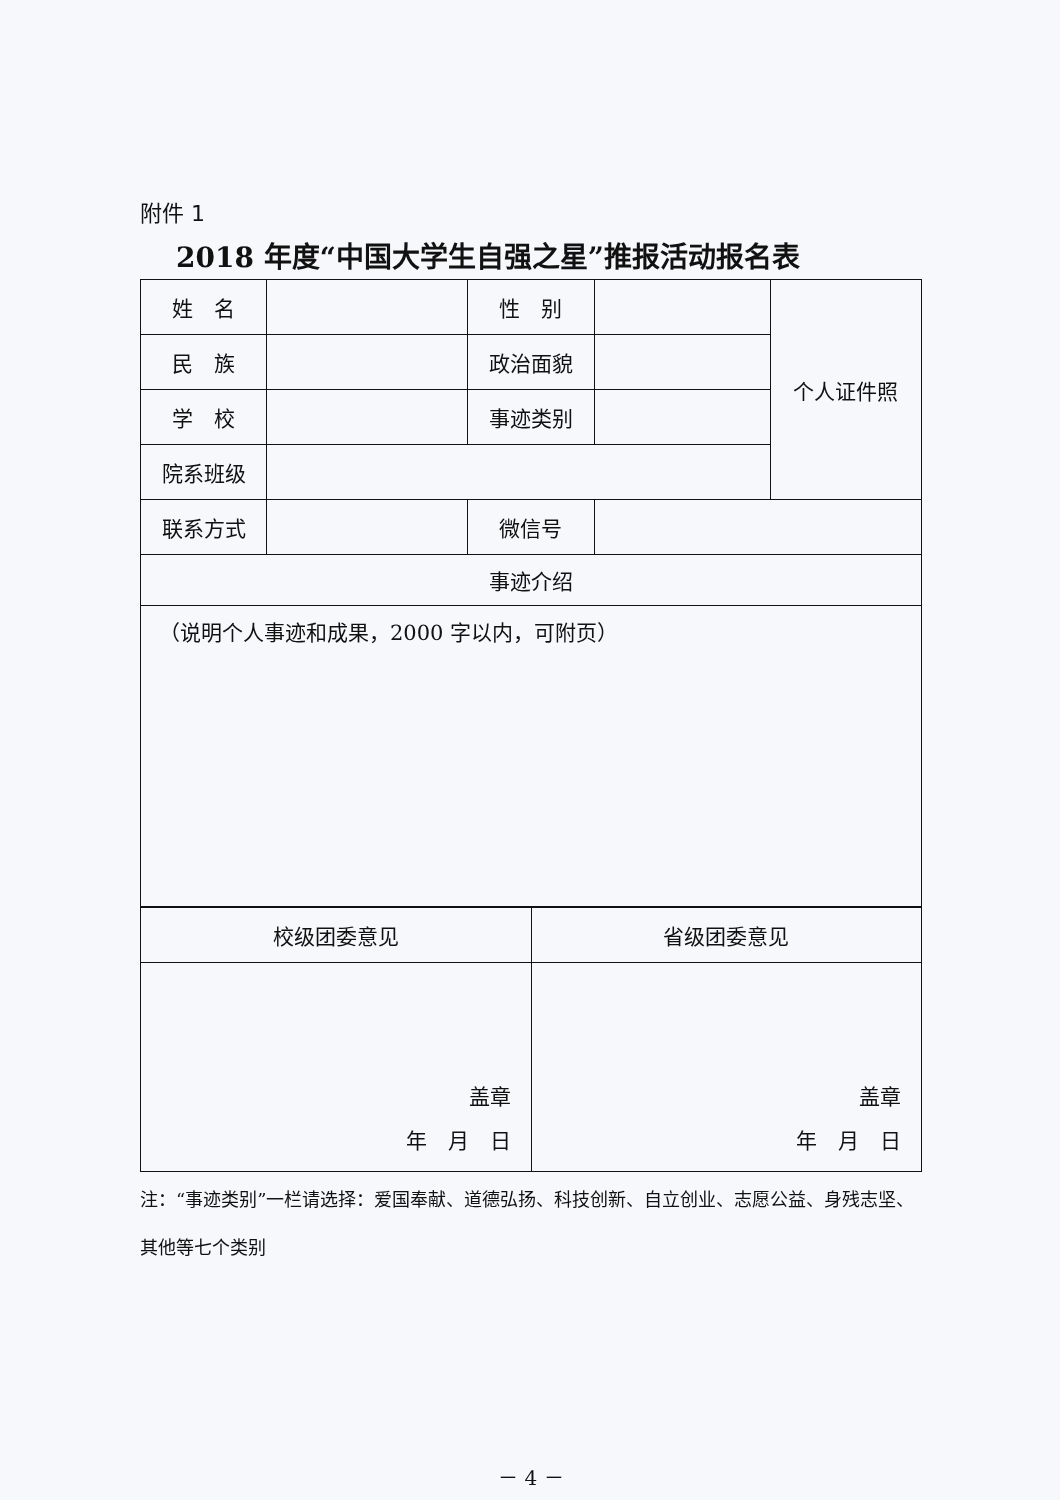附件 1
2018 年度“中国大学生自强之星”推报活动报名表
| 姓 名 | | 性 别 | | 个人证件照 |
| 民 族 | | 政治面貌 | | |
| 学 校 | | 事迹类别 | | |
| 院系班级 | | | | |
| 联系方式 | | 微信号 | | |
| 事迹介绍 | | | | |
| （说明个人事迹和成果，2000 字以内，可附页） | | | | |
| 校级团委意见 | 省级团委意见 |
| 盖章 年 月 日 | 盖章 年 月 日 |
注：“事迹类别”一栏请选择：爱国奉献、道德弘扬、科技创新、自立创业、志愿公益、身残志坚、其他等七个类别
－ 4 －